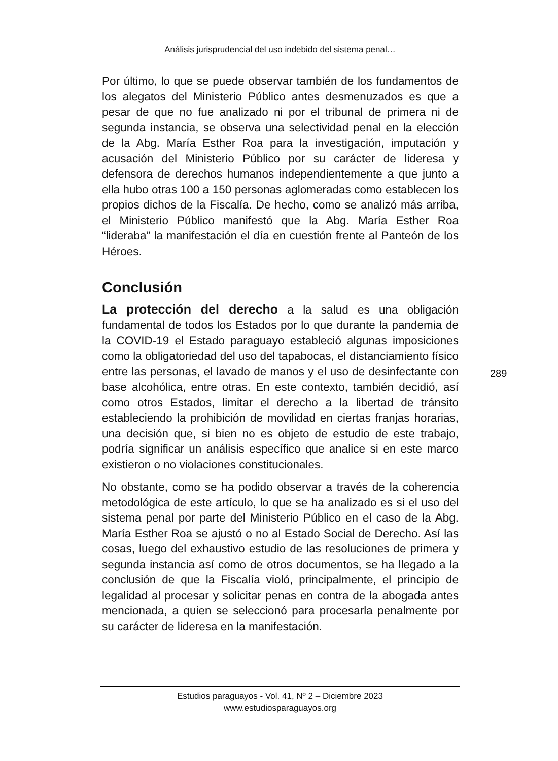Análisis jurisprudencial del uso indebido del sistema penal…
Por último, lo que se puede observar también de los fundamentos de los alegatos del Ministerio Público antes desmenuzados es que a pesar de que no fue analizado ni por el tribunal de primera ni de segunda instancia, se observa una selectividad penal en la elección de la Abg. María Esther Roa para la investigación, imputación y acusación del Ministerio Público por su carácter de lideresa y defensora de derechos humanos independientemente a que junto a ella hubo otras 100 a 150 personas aglomeradas como establecen los propios dichos de la Fiscalía. De hecho, como se analizó más arriba, el Ministerio Público manifestó que la Abg. María Esther Roa “lideraba” la manifestación el día en cuestión frente al Panteón de los Héroes.
Conclusión
La protección del derecho a la salud es una obligación fundamental de todos los Estados por lo que durante la pandemia de la COVID-19 el Estado paraguayo estableció algunas imposiciones como la obligatoriedad del uso del tapabocas, el distanciamiento físico entre las personas, el lavado de manos y el uso de desinfectante con base alcohólica, entre otras. En este contexto, también decidió, así como otros Estados, limitar el derecho a la libertad de tránsito estableciendo la prohibición de movilidad en ciertas franjas horarias, una decisión que, si bien no es objeto de estudio de este trabajo, podría significar un análisis específico que analice si en este marco existieron o no violaciones constitucionales.
No obstante, como se ha podido observar a través de la coherencia metodológica de este artículo, lo que se ha analizado es si el uso del sistema penal por parte del Ministerio Público en el caso de la Abg. María Esther Roa se ajustó o no al Estado Social de Derecho. Así las cosas, luego del exhaustivo estudio de las resoluciones de primera y segunda instancia así como de otros documentos, se ha llegado a la conclusión de que la Fiscalía violó, principalmente, el principio de legalidad al procesar y solicitar penas en contra de la abogada antes mencionada, a quien se seleccionó para procesarla penalmente por su carácter de lideresa en la manifestación.
289
Estudios paraguayos - Vol. 41, Nº 2 – Diciembre 2023
www.estudiosparaguayos.org